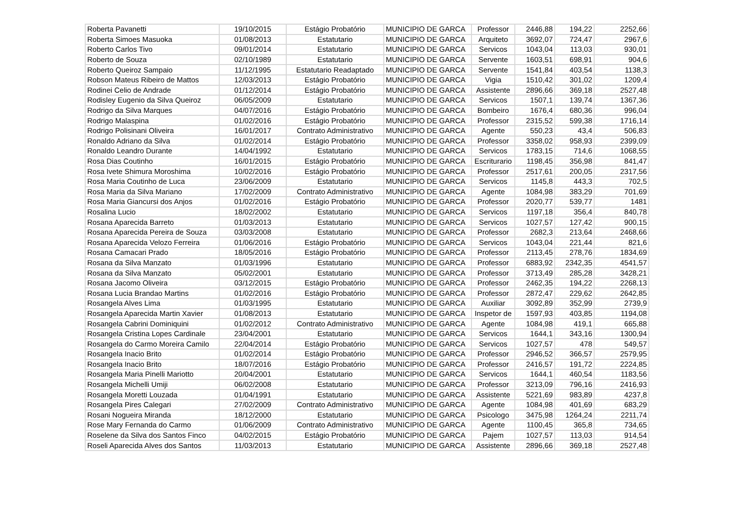| Roberta Pavanetti | 19/10/2015 | Estágio Probatório | MUNICIPIO DE GARCA | Professor | 2446,88 | 194,22 | 2252,66 |
| Roberta Simoes Masuoka | 01/08/2013 | Estatutario | MUNICIPIO DE GARCA | Arquiteto | 3692,07 | 724,47 | 2967,6 |
| Roberto Carlos Tivo | 09/01/2014 | Estatutario | MUNICIPIO DE GARCA | Servicos | 1043,04 | 113,03 | 930,01 |
| Roberto de Souza | 02/10/1989 | Estatutario | MUNICIPIO DE GARCA | Servente | 1603,51 | 698,91 | 904,6 |
| Roberto Queiroz Sampaio | 11/12/1995 | Estatutario Readaptado | MUNICIPIO DE GARCA | Servente | 1541,84 | 403,54 | 1138,3 |
| Robson Mateus Ribeiro de Mattos | 12/03/2013 | Estágio Probatório | MUNICIPIO DE GARCA | Vigia | 1510,42 | 301,02 | 1209,4 |
| Rodinei Celio de Andrade | 01/12/2014 | Estágio Probatório | MUNICIPIO DE GARCA | Assistente | 2896,66 | 369,18 | 2527,48 |
| Rodisley Eugenio da Silva Queiroz | 06/05/2009 | Estatutario | MUNICIPIO DE GARCA | Servicos | 1507,1 | 139,74 | 1367,36 |
| Rodrigo da Silva Marques | 04/07/2016 | Estágio Probatório | MUNICIPIO DE GARCA | Bombeiro | 1676,4 | 680,36 | 996,04 |
| Rodrigo Malaspina | 01/02/2016 | Estágio Probatório | MUNICIPIO DE GARCA | Professor | 2315,52 | 599,38 | 1716,14 |
| Rodrigo Polisinani Oliveira | 16/01/2017 | Contrato Administrativo | MUNICIPIO DE GARCA | Agente | 550,23 | 43,4 | 506,83 |
| Ronaldo Adriano da Silva | 01/02/2014 | Estágio Probatório | MUNICIPIO DE GARCA | Professor | 3358,02 | 958,93 | 2399,09 |
| Ronaldo Leandro Durante | 14/04/1992 | Estatutario | MUNICIPIO DE GARCA | Servicos | 1783,15 | 714,6 | 1068,55 |
| Rosa Dias Coutinho | 16/01/2015 | Estágio Probatório | MUNICIPIO DE GARCA | Escriturario | 1198,45 | 356,98 | 841,47 |
| Rosa Ivete Shimura Moroshima | 10/02/2016 | Estágio Probatório | MUNICIPIO DE GARCA | Professor | 2517,61 | 200,05 | 2317,56 |
| Rosa Maria Coutinho de Luca | 23/06/2009 | Estatutario | MUNICIPIO DE GARCA | Servicos | 1145,8 | 443,3 | 702,5 |
| Rosa Maria da Silva Mariano | 17/02/2009 | Contrato Administrativo | MUNICIPIO DE GARCA | Agente | 1084,98 | 383,29 | 701,69 |
| Rosa Maria Giancursi dos Anjos | 01/02/2016 | Estágio Probatório | MUNICIPIO DE GARCA | Professor | 2020,77 | 539,77 | 1481 |
| Rosalina Lucio | 18/02/2002 | Estatutario | MUNICIPIO DE GARCA | Servicos | 1197,18 | 356,4 | 840,78 |
| Rosana Aparecida Barreto | 01/03/2013 | Estatutario | MUNICIPIO DE GARCA | Servicos | 1027,57 | 127,42 | 900,15 |
| Rosana Aparecida Pereira de Souza | 03/03/2008 | Estatutario | MUNICIPIO DE GARCA | Professor | 2682,3 | 213,64 | 2468,66 |
| Rosana Aparecida Velozo Ferreira | 01/06/2016 | Estágio Probatório | MUNICIPIO DE GARCA | Servicos | 1043,04 | 221,44 | 821,6 |
| Rosana Camacari Prado | 18/05/2016 | Estágio Probatório | MUNICIPIO DE GARCA | Professor | 2113,45 | 278,76 | 1834,69 |
| Rosana da Silva Manzato | 01/03/1996 | Estatutario | MUNICIPIO DE GARCA | Professor | 6883,92 | 2342,35 | 4541,57 |
| Rosana da Silva Manzato | 05/02/2001 | Estatutario | MUNICIPIO DE GARCA | Professor | 3713,49 | 285,28 | 3428,21 |
| Rosana Jacomo Oliveira | 03/12/2015 | Estágio Probatório | MUNICIPIO DE GARCA | Professor | 2462,35 | 194,22 | 2268,13 |
| Rosana Lucia Brandao Martins | 01/02/2016 | Estágio Probatório | MUNICIPIO DE GARCA | Professor | 2872,47 | 229,62 | 2642,85 |
| Rosangela Alves Lima | 01/03/1995 | Estatutario | MUNICIPIO DE GARCA | Auxiliar | 3092,89 | 352,99 | 2739,9 |
| Rosangela Aparecida Martin Xavier | 01/08/2013 | Estatutario | MUNICIPIO DE GARCA | Inspetor de | 1597,93 | 403,85 | 1194,08 |
| Rosangela Cabrini Dominiquini | 01/02/2012 | Contrato Administrativo | MUNICIPIO DE GARCA | Agente | 1084,98 | 419,1 | 665,88 |
| Rosangela Cristina Lopes Cardinale | 23/04/2001 | Estatutario | MUNICIPIO DE GARCA | Servicos | 1644,1 | 343,16 | 1300,94 |
| Rosangela do Carmo Moreira Camilo | 22/04/2014 | Estágio Probatório | MUNICIPIO DE GARCA | Servicos | 1027,57 | 478 | 549,57 |
| Rosangela Inacio Brito | 01/02/2014 | Estágio Probatório | MUNICIPIO DE GARCA | Professor | 2946,52 | 366,57 | 2579,95 |
| Rosangela Inacio Brito | 18/07/2016 | Estágio Probatório | MUNICIPIO DE GARCA | Professor | 2416,57 | 191,72 | 2224,85 |
| Rosangela Maria Pinelli Mariotto | 20/04/2001 | Estatutario | MUNICIPIO DE GARCA | Servicos | 1644,1 | 460,54 | 1183,56 |
| Rosangela Michelli Umiji | 06/02/2008 | Estatutario | MUNICIPIO DE GARCA | Professor | 3213,09 | 796,16 | 2416,93 |
| Rosangela Moretti Louzada | 01/04/1991 | Estatutario | MUNICIPIO DE GARCA | Assistente | 5221,69 | 983,89 | 4237,8 |
| Rosangela Pires Calegari | 27/02/2009 | Contrato Administrativo | MUNICIPIO DE GARCA | Agente | 1084,98 | 401,69 | 683,29 |
| Rosani Nogueira Miranda | 18/12/2000 | Estatutario | MUNICIPIO DE GARCA | Psicologo | 3475,98 | 1264,24 | 2211,74 |
| Rose Mary Fernanda do Carmo | 01/06/2009 | Contrato Administrativo | MUNICIPIO DE GARCA | Agente | 1100,45 | 365,8 | 734,65 |
| Roselene da Silva dos Santos Finco | 04/02/2015 | Estágio Probatório | MUNICIPIO DE GARCA | Pajem | 1027,57 | 113,03 | 914,54 |
| Roseli Aparecida Alves dos Santos | 11/03/2013 | Estatutario | MUNICIPIO DE GARCA | Assistente | 2896,66 | 369,18 | 2527,48 |